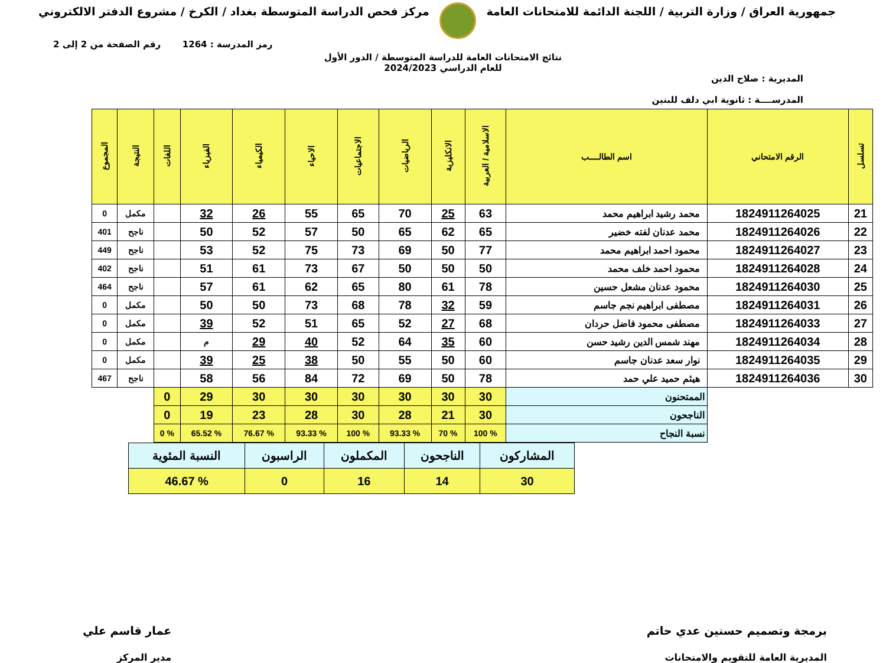جمهورية العراق / وزارة التربية / اللجنة الدائمة للامتحانات العامة
مركز فحص الدراسة المتوسطة بغداد / الكرخ / مشروع الدفتر الالكتروني
رمز المدرسة : 1264 رقم الصفحة من 2 إلى 2
نتائج الامتحانات العامة للدراسة المتوسطة / الدور الأول
للعام الدراسي 2024/2023
المديرية : صلاح الدين
المدرســــة : ثانوية ابي دلف للبنين
| تسلسل | الرقم الامتحاني | اسم الطالــــب | الاسلامية / العربية | الانكليزية | الرياضيات | الاجتماعيات | الاحياء | الكيمياء | الفيزياء | اللغات | النتيجة | المجموع |
| --- | --- | --- | --- | --- | --- | --- | --- | --- | --- | --- | --- | --- |
| 21 | 1824911264025 | محمد رشيد ابراهيم محمد | 63 | 25 | 70 | 65 | 55 | 26 | 32 | | مكمل | 0 |
| 22 | 1824911264026 | محمد عدنان لفته خضير | 65 | 62 | 65 | 50 | 57 | 52 | 50 | | ناجح | 401 |
| 23 | 1824911264027 | محمود احمد ابراهيم محمد | 77 | 50 | 69 | 73 | 75 | 52 | 53 | | ناجح | 449 |
| 24 | 1824911264028 | محمود احمد خلف محمد | 50 | 50 | 50 | 67 | 73 | 61 | 51 | | ناجح | 402 |
| 25 | 1824911264030 | محمود عدنان مشعل حسين | 78 | 61 | 80 | 65 | 62 | 61 | 57 | | ناجح | 464 |
| 26 | 1824911264031 | مصطفى ابراهيم نجم جاسم | 59 | 32 | 78 | 68 | 73 | 50 | 50 | | مكمل | 0 |
| 27 | 1824911264033 | مصطفى محمود فاضل حردان | 68 | 27 | 52 | 65 | 51 | 52 | 39 | | مكمل | 0 |
| 28 | 1824911264034 | مهند شمس الدين رشيد حسن | 60 | 35 | 64 | 52 | 40 | 29 | م | | مكمل | 0 |
| 29 | 1824911264035 | نوار سعد عدنان جاسم | 60 | 50 | 55 | 50 | 38 | 25 | 39 | | مكمل | 0 |
| 30 | 1824911264036 | هيثم حميد علي حمد | 78 | 50 | 69 | 72 | 84 | 56 | 58 | | ناجح | 467 |
| | | الممتحنون | 30 | 30 | 30 | 30 | 30 | 30 | 29 | 0 | | |
| | | الناجحون | 30 | 21 | 28 | 30 | 28 | 23 | 19 | 0 | | |
| | | نسبة النجاح | % 100 | % 70 | % 93.33 | % 100 | % 93.33 | % 76.67 | % 65.52 | % 0 | | |
| المشاركون | الناجحون | المكملون | الراسبون | النسبة المئوية |
| 30 | 14 | 16 | 0 | % 46.67 |
برمجة وتصميم حسنين عدي حاتم
المديرية العامة للتقويم والامتحانات
عمار قاسم علي
مدير المركز